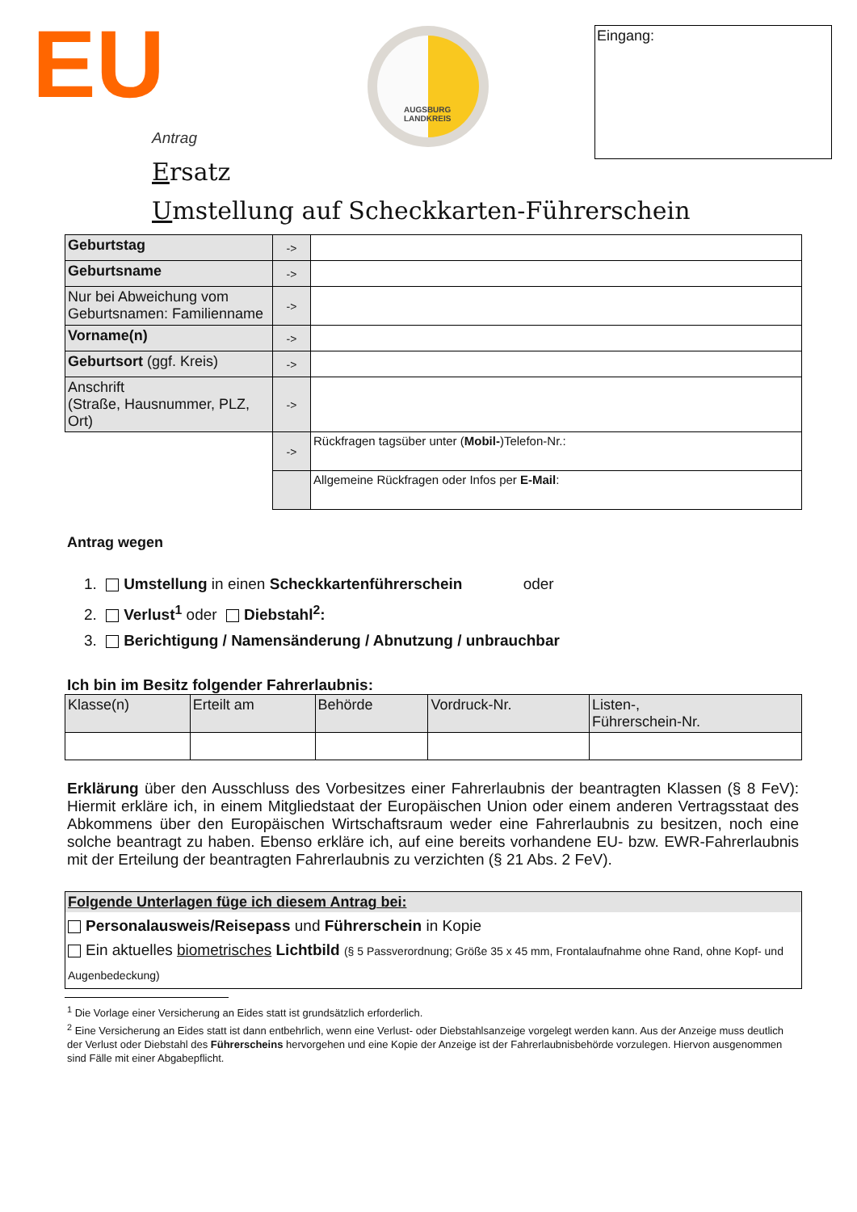EU Eingang:
AUGSBURG LANDKREIS
Antrag
Ersatz
Umstellung auf Scheckkarten-Führerschein
| Geburtstag | -> | |
| Geburtsname | -> | |
| Nur bei Abweichung vom Geburtsnamen: Familienname | -> | |
| Vorname(n) | -> | |
| Geburtsort (ggf. Kreis) | -> | |
| Anschrift (Straße, Hausnummer, PLZ, Ort) | -> | |
| | -> | Rückfragen tagsüber unter ( Mobil- )Telefon-Nr.: |
| | | Allgemeine Rückfragen oder Infos per E-Mail : |
Antrag wegen
1. Umstellung in einen Scheckkartenführerschein oder
2. Verlust<sup>1</sup> oder Diebstahl<sup>2</sup>:
3. Berichtigung / Namensänderung / Abnutzung / unbrauchbar
Ich bin im Besitz folgender Fahrerlaubnis:
| Klasse(n) | Erteilt am | Behörde | Vordruck-Nr. | Listen-, Führerschein-Nr. |
Erklärung über den Ausschluss des Vorbesitzes einer Fahrerlaubnis der beantragten Klassen (§ 8 FeV): Hiermit erkläre ich, in einem Mitgliedstaat der Europäischen Union oder einem anderen Vertragsstaat des Abkommens über den Europäischen Wirtschaftsraum weder eine Fahrerlaubnis zu besitzen, noch eine solche beantragt zu haben. Ebenso erkläre ich, auf eine bereits vorhandene EU- bzw. EWR-Fahrerlaubnis mit der Erteilung der beantragten Fahrerlaubnis zu verzichten (§ 21 Abs. 2 FeV).
| Folgende Unterlagen füge ich diesem Antrag bei: |
| Personalausweis/Reisepass und Führerschein in Kopie Ein aktuelles biometrisches Lichtbild (§ 5 Passverordnung; Größe 35 x 45 mm, Frontalaufnahme ohne Rand, ohne Kopf- und Augenbedeckung) |
<sup>1</sup> Die Vorlage einer Versicherung an Eides statt ist grundsätzlich erforderlich.
<sup>2</sup> Eine Versicherung an Eides statt ist dann entbehrlich, wenn eine Verlust- oder Diebstahlsanzeige vorgelegt werden kann. Aus der Anzeige muss deutlich der Verlust oder Diebstahl des Führerscheins hervorgehen und eine Kopie der Anzeige ist der Fahrerlaubnisbehörde vorzulegen. Hiervon ausgenommen sind Fälle mit einer Abgabepflicht.